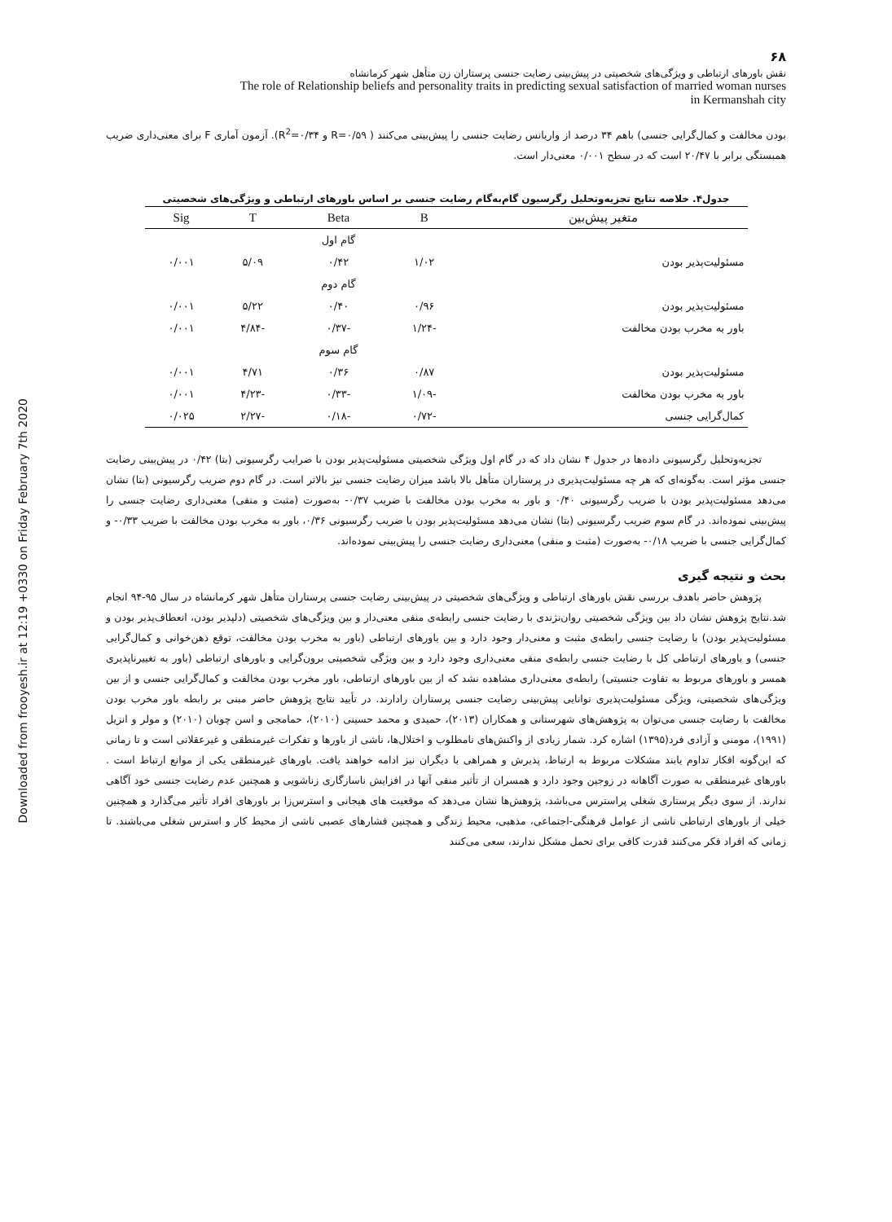Downloaded from frooyesh.ir at 12:19 +0330 on Friday February 7th 2020
۶۸
نقش باورهای ارتباطی و ویژگی‌های شخصیتی در پیش‌بینی رضایت جنسی پرستاران زن متأهل شهر کرمانشاه
The role of Relationship beliefs and personality traits in predicting sexual satisfaction of married woman nurses
in Kermanshah city
بودن مخالفت و کمال‌گرایی جنسی) باهم ۳۴ درصد از واریانس رضایت جنسی را پیش‌بینی می‌کنند ( R=۰/۵۹ و R<sup>2</sup>=۰/۳۴). آزمون آماری F برای معنی‌داری ضریب همبستگی برابر با ۲۰/۴۷ است که در سطح ۰/۰۰۱ معنی‌دار است.
جدول۴. خلاصه نتایج تجزیه‌وتحلیل رگرسیون گام‌به‌گام رضایت جنسی بر اساس باورهای ارتباطی و ویژگی‌های شخصیتی
| متغیر پیش‌بین | B | Beta | T | Sig |
| --- | --- | --- | --- | --- |
| | | گام اول | | |
| مسئولیت‌پذیر بودن | ۱/۰۲ | ۰/۴۲ | ۵/۰۹ | ۰/۰۰۱ |
| | | گام دوم | | |
| مسئولیت‌پذیر بودن | ۰/۹۶ | ۰/۴۰ | ۵/۲۲ | ۰/۰۰۱ |
| باور به مخرب بودن مخالفت | -۱/۲۴ | -۰/۳۷ | -۴/۸۴ | ۰/۰۰۱ |
| | | گام سوم | | |
| مسئولیت‌پذیر بودن | ۰/۸۷ | ۰/۳۶ | ۴/۷۱ | ۰/۰۰۱ |
| باور به مخرب بودن مخالفت | -۱/۰۹ | -۰/۳۳ | -۴/۲۳ | ۰/۰۰۱ |
| کمال‌گرایی جنسی | -۰/۷۲ | -۰/۱۸ | -۲/۲۷ | ۰/۰۲۵ |
تجزیه‌وتحلیل رگرسیونی داده‌ها در جدول ۴ نشان داد که در گام اول ویژگی شخصیتی مسئولیت‌پذیر بودن با ضرایب رگرسیونی (بتا) ۰/۴۲ در پیش‌بینی رضایت جنسی مؤثر است. به‌گونه‌ای که هر چه مسئولیت‌پذیری در پرستاران متأهل بالا باشد میزان رضایت جنسی نیز بالاتر است. در گام دوم ضریب رگرسیونی (بتا) نشان می‌دهد مسئولیت‌پذیر بودن با ضریب رگرسیونی ۰/۴۰ و باور به مخرب بودن مخالفت با ضریب ۰/۳۷- به‌صورت (مثبت و منفی) معنی‌داری رضایت جنسی را پیش‌بینی نموده‌اند. در گام سوم ضریب رگرسیونی (بتا) نشان می‌دهد مسئولیت‌پذیر بودن با ضریب رگرسیونی ۰/۳۶، باور به مخرب بودن مخالفت با ضریب ۰/۳۳- و کمال‌گرایی جنسی با ضریب ۰/۱۸- به‌صورت (مثبت و منفی) معنی‌داری رضایت جنسی را پیش‌بینی نموده‌اند.
بحث و نتیجه گیری
پژوهش حاضر باهدف بررسی نقش باورهای ارتباطی و ویژگی‌های شخصیتی در پیش‌بینی رضایت جنسی پرستاران متأهل شهر کرمانشاه در سال ۹۵-۹۴ انجام شد.نتایج پژوهش نشان داد بین ویژگی شخصیتی روان‌نژندی با رضایت جنسی رابطه‌ی منفی معنی‌دار و بین ویژگی‌های شخصیتی (دلپذیر بودن، انعطاف‌پذیر بودن و مسئولیت‌پذیر بودن) با رضایت جنسی رابطه‌ی مثبت و معنی‌دار وجود دارد و بین باورهای ارتباطی (باور به مخرب بودن مخالفت، توقع ذهن‌خوانی و کمال‌گرایی جنسی) و باورهای ارتباطی کل با رضایت جنسی رابطه‌ی منفی معنی‌داری وجود دارد و بین ویژگی شخصیتی برون‌گرایی و باورهای ارتباطی (باور به تغییرناپذیری همسر و باورهای مربوط به تفاوت جنسیتی) رابطه‌ی معنی‌داری مشاهده نشد که از بین باورهای ارتباطی، باور مخرب بودن مخالفت و کمال‌گرایی جنسی و از بین ویژگی‌های شخصیتی، ویژگی مسئولیت‌پذیری توانایی پیش‌بینی رضایت جنسی پرستاران رادارند. در تأیید نتایج پژوهش حاضر مبنی بر رابطه باور مخرب بودن مخالفت با رضایت جنسی می‌توان به پژوهش‌های شهرستانی و همکاران (۲۰۱۳)، حمیدی و محمد حسینی (۲۰۱۰)، حمامجی و اسن چوبان (۲۰۱۰) و مولر و انزیل (۱۹۹۱)، مومنی و آزادی فرد(۱۳۹۵) اشاره کرد. شمار زیادی از واکنش‌های نامطلوب و اختلال‌ها، ناشی از باورها و تفکرات غیرمنطقی و غیرعقلانی است و تا زمانی که این‌گونه افکار تداوم یابند مشکلات مربوط به ارتباط، پذیرش و همراهی با دیگران نیز ادامه خواهند یافت. باورهای غیرمنطقی یکی از موانع ارتباط است . باورهای غیرمنطقی به صورت آگاهانه در زوجین وجود دارد و همسران از تأثیر منفی آنها در افزایش ناسازگاری زناشویی و همچنین عدم رضایت جنسی خود آگاهی ندارند. از سوی دیگر پرستاری شغلی پراسترس می‌باشد، پژوهش‌ها نشان می‌دهد که موقعیت های هیجانی و استرس‌زا بر باورهای افراد تأثیر می‌گذارد و همچنین خیلی از باورهای ارتباطی ناشی از عوامل فرهنگی-اجتماعی، مذهبی، محیط زندگی و همچنین فشارهای عصبی ناشی از محیط کار و استرس شغلی می‌باشند. تا زمانی که افراد فکر می‌کنند قدرت کافی برای تحمل مشکل ندارند، سعی می‌کنند